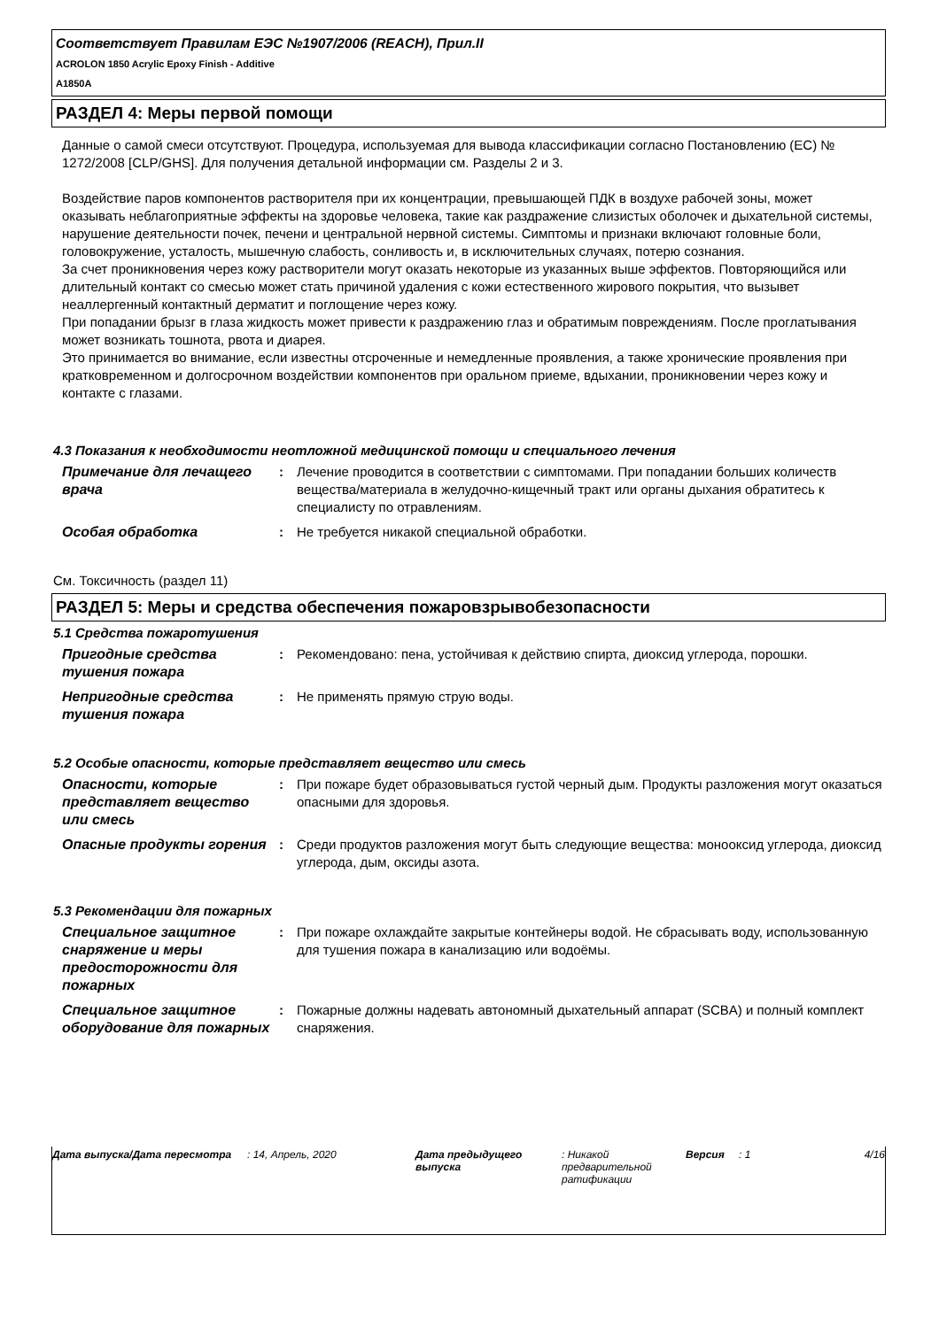Соответствует Правилам ЕЭС №1907/2006 (REACH), Прил.II
ACROLON 1850 Acrylic Epoxy Finish - Additive
A1850A
РАЗДЕЛ 4: Меры первой помощи
Данные о самой смеси отсутствуют. Процедура, используемая для вывода классификации согласно Постановлению (ЕС) № 1272/2008 [CLP/GHS]. Для получения детальной информации см. Разделы 2 и 3.
Воздействие паров компонентов растворителя при их концентрации, превышающей ПДК в воздухе рабочей зоны, может оказывать неблагоприятные эффекты на здоровье человека, такие как раздражение слизистых оболочек и дыхательной системы, нарушение деятельности почек, печени и центральной нервной системы. Симптомы и признаки включают головные боли, головокружение, усталость, мышечную слабость, сонливость и, в исключительных случаях, потерю сознания.
За счет проникновения через кожу растворители могут оказать некоторые из указанных выше эффектов. Повторяющийся или длительный контакт со смесью может стать причиной удаления с кожи естественного жирового покрытия, что вызывет неаллергенный контактный дерматит и поглощение через кожу.
При попадании брызг в глаза жидкость может привести к раздражению глаз и обратимым повреждениям. После проглатывания может возникать тошнота, рвота и диарея.
Это принимается во внимание, если известны отсроченные и немедленные проявления, а также хронические проявления при кратковременном и долгосрочном воздействии компонентов при оральном приеме, вдыхании, проникновении через кожу и контакте с глазами.
4.3 Показания к необходимости неотложной медицинской помощи и специального лечения
Примечание для лечащего врача
: Лечение проводится в соответствии с симптомами. При попадании больших количеств вещества/материала в желудочно-кищечный тракт или органы дыхания обратитесь к специалисту по отравлениям.
Особая обработка : Не требуется никакой специальной обработки.
См. Токсичность (раздел 11)
РАЗДЕЛ 5: Меры и средства обеспечения пожаровзрывобезопасности
5.1 Средства пожаротушения
Пригодные средства тушения пожара
: Рекомендовано: пена, устойчивая к действию спирта, диоксид углерода, порошки.
Непригодные средства тушения пожара
: Не применять прямую струю воды.
5.2 Особые опасности, которые представляет вещество или смесь
Опасности, которые представляет вещество или смесь
: При пожаре будет образовываться густой черный дым. Продукты разложения могут оказаться опасными для здоровья.
Опасные продукты горения : Среди продуктов разложения могут быть следующие вещества: монооксид углерода, диоксид углерода, дым, оксиды азота.
5.3 Рекомендации для пожарных
Специальное защитное снаряжение и меры предосторожности для пожарных
: При пожаре охлаждайте закрытые контейнеры водой. Не сбрасывать воду, использованную для тушения пожара в канализацию или водоёмы.
Специальное защитное оборудование для пожарных
: Пожарные должны надевать автономный дыхательный аппарат (SCBA) и полный комплект снаряжения.
Дата выпуска/Дата пересмотра : 14, Апрель, 2020 Дата предыдущего выпуска
: Никакой предварительной ратификации
Версия : 1 4/16